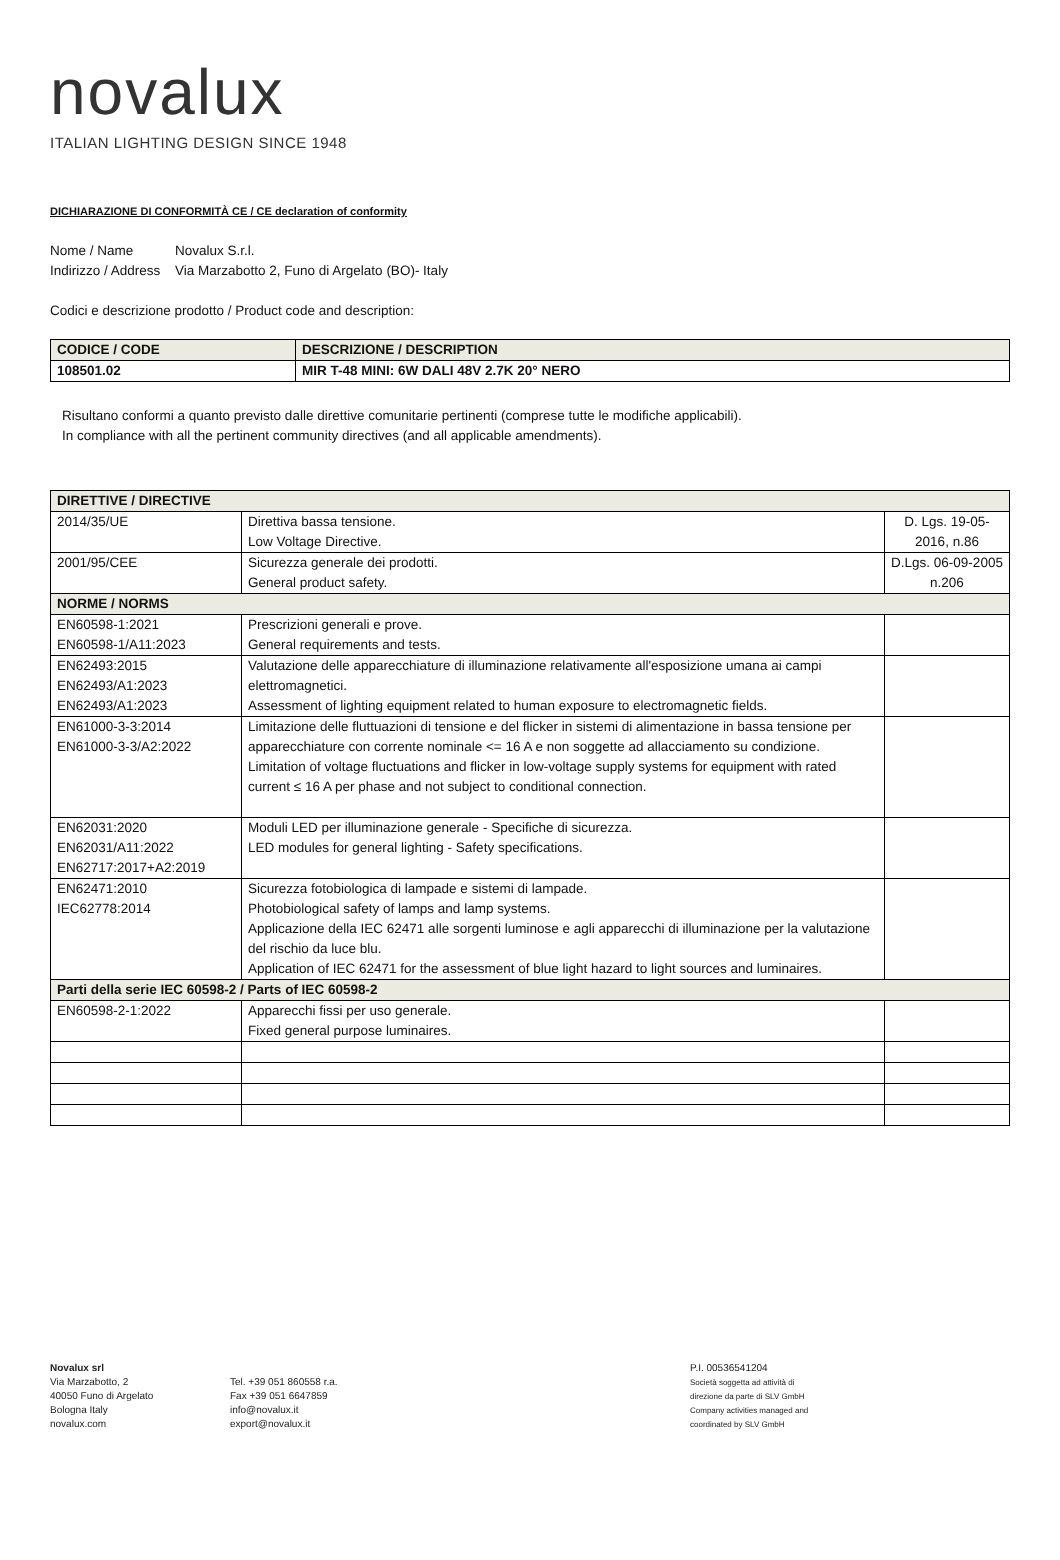novalux
ITALIAN LIGHTING DESIGN SINCE 1948
DICHIARAZIONE DI CONFORMITÀ CE / CE declaration of conformity
Nome / Name Novalux S.r.l.
Indirizzo / Address Via Marzabotto 2, Funo di Argelato (BO)- Italy
Codici e descrizione prodotto / Product code and description:
| CODICE / CODE | DESCRIZIONE / DESCRIPTION |
| 108501.02 | MIR T-48 MINI: 6W DALI 48V 2.7K 20° NERO |
Risultano conformi a quanto previsto dalle direttive comunitarie pertinenti (comprese tutte le modifiche applicabili).
In compliance with all the pertinent community directives (and all applicable amendments).
| DIRETTIVE / DIRECTIVE | | |
| 2014/35/UE | Direttiva bassa tensione. Low Voltage Directive. | D. Lgs. 19-05-2016, n.86 |
| 2001/95/CEE | Sicurezza generale dei prodotti. General product safety. | D.Lgs. 06-09-2005 n.206 |
| NORME / NORMS | | |
| EN60598-1:2021 EN60598-1/A11:2023 | Prescrizioni generali e prove. General requirements and tests. | |
| EN62493:2015 EN62493/A1:2023 EN62493/A1:2023 | Valutazione delle apparecchiature di illuminazione relativamente all'esposizione umana ai campi elettromagnetici. Assessment of lighting equipment related to human exposure to electromagnetic fields. | |
| EN61000-3-3:2014 EN61000-3-3/A2:2022 | Limitazione delle fluttuazioni di tensione e del flicker in sistemi di alimentazione in bassa tensione per apparecchiature con corrente nominale <= 16 A e non soggette ad allacciamento su condizione. Limitation of voltage fluctuations and flicker in low-voltage supply systems for equipment with rated current ≤ 16 A per phase and not subject to conditional connection. | |
| EN62031:2020 EN62031/A11:2022 EN62717:2017+A2:2019 | Moduli LED per illuminazione generale - Specifiche di sicurezza. LED modules for general lighting - Safety specifications. | |
| EN62471:2010 IEC62778:2014 | Sicurezza fotobiologica di lampade e sistemi di lampade. Photobiological safety of lamps and lamp systems. Applicazione della IEC 62471 alle sorgenti luminose e agli apparecchi di illuminazione per la valutazione del rischio da luce blu. Application of IEC 62471 for the assessment of blue light hazard to light sources and luminaires. | |
| Parti della serie IEC 60598-2 / Parts of IEC 60598-2 | | |
| EN60598-2-1:2022 | Apparecchi fissi per uso generale. Fixed general purpose luminaires. | |
Novalux srl
Via Marzabotto, 2
40050 Funo di Argelato
Bologna Italy
novalux.com
Tel. +39 051 860558 r.a.
Fax +39 051 6647859
info@novalux.it
export@novalux.it
P.I. 00536541204
Società soggetta ad attività di
direzione da parte di SLV GmbH
Company activities managed and
coordinated by SLV GmbH